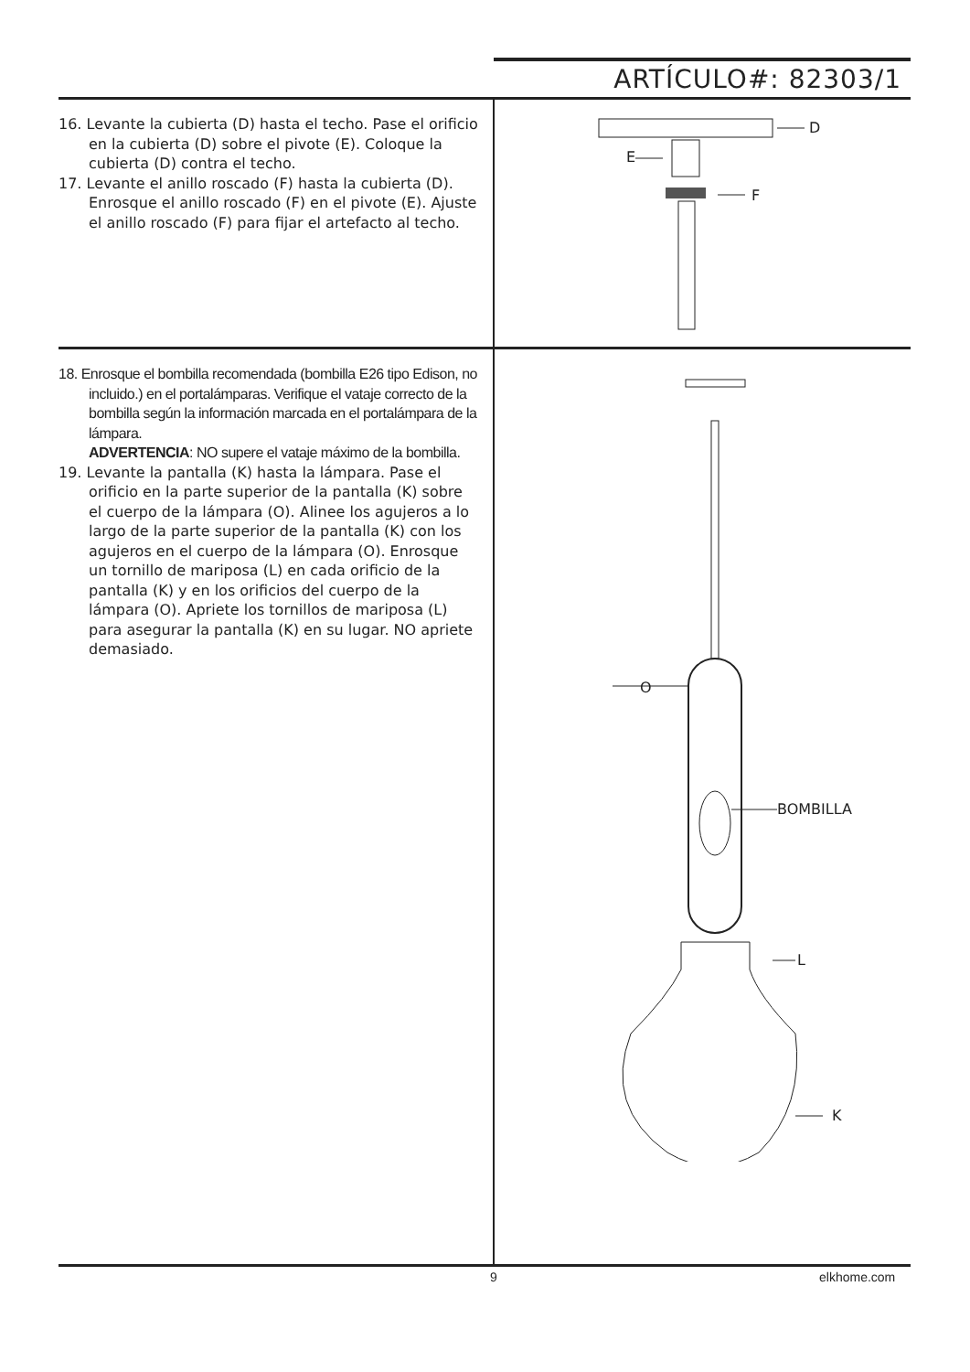ARTÍCULO#: 82303/1
16. Levante la cubierta (D) hasta el techo. Pase el orificio en la cubierta (D) sobre el pivote (E). Coloque la cubierta (D) contra el techo.
17. Levante el anillo roscado (F) hasta la cubierta (D). Enrosque el anillo roscado (F) en el pivote (E). Ajuste el anillo roscado (F) para fijar el artefacto al techo.
D
E
F
18. Enrosque el bombilla recomendada (bombilla E26 tipo Edison, no incluido.) en el portalámparas. Verifique el vataje correcto de la bombilla según la información marcada en el portalámpara de la lámpara.
ADVERTENCIA: NO supere el vataje máximo de la bombilla.
19. Levante la pantalla (K) hasta la lámpara. Pase el orificio en la parte superior de la pantalla (K) sobre el cuerpo de la lámpara (O). Alinee los agujeros a lo largo de la parte superior de la pantalla (K) con los agujeros en el cuerpo de la lámpara (O). Enrosque un tornillo de mariposa (L) en cada orificio de la pantalla (K) y en los orificios del cuerpo de la lámpara (O). Apriete los tornillos de mariposa (L) para asegurar la pantalla (K) en su lugar. NO apriete demasiado.
O
BOMBILLA
L
K
9 elkhome.com